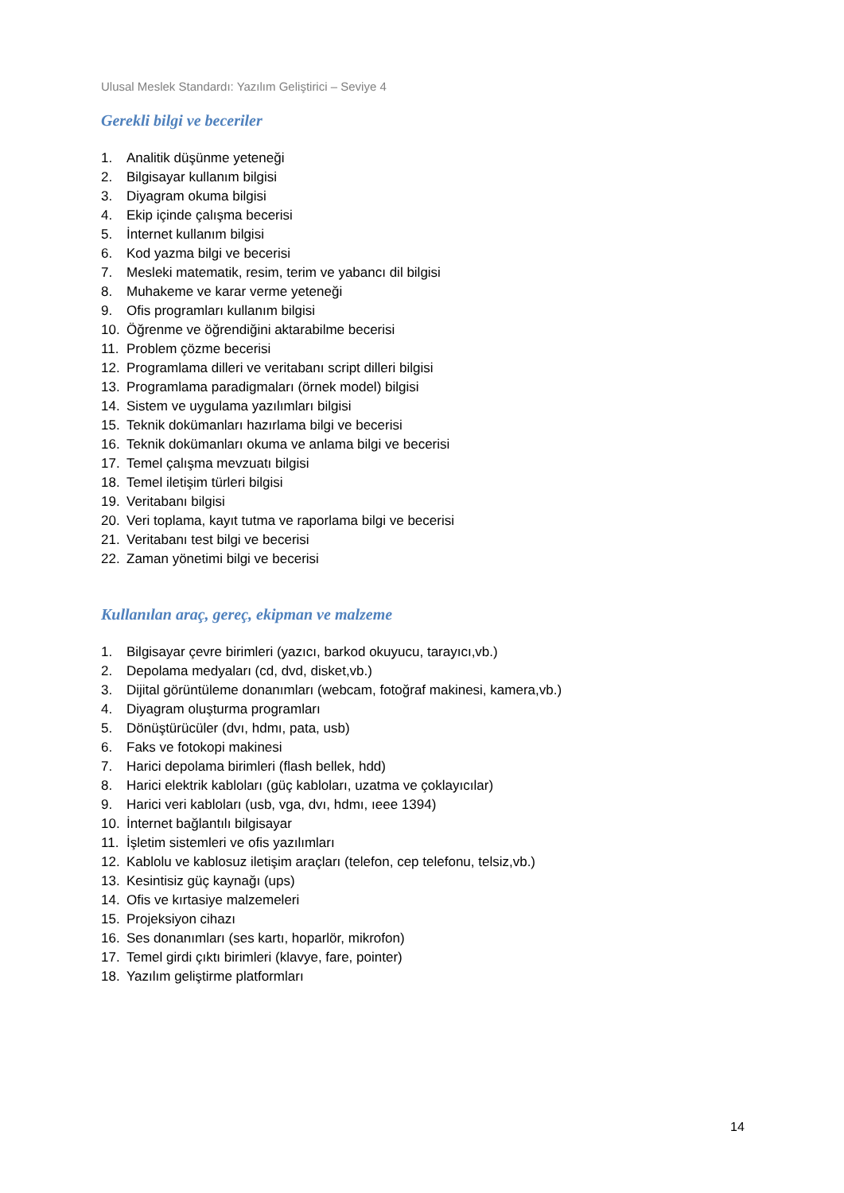Ulusal Meslek Standardı: Yazılım Geliştirici – Seviye 4
Gerekli bilgi ve beceriler
1. Analitik düşünme yeteneği
2. Bilgisayar kullanım bilgisi
3. Diyagram okuma bilgisi
4. Ekip içinde çalışma becerisi
5. İnternet kullanım bilgisi
6. Kod yazma bilgi ve becerisi
7. Mesleki matematik, resim, terim ve yabancı dil bilgisi
8. Muhakeme ve karar verme yeteneği
9. Ofis programları kullanım bilgisi
10. Öğrenme ve öğrendiğini aktarabilme becerisi
11. Problem çözme becerisi
12. Programlama dilleri ve veritabanı script dilleri bilgisi
13. Programlama paradigmaları (örnek model) bilgisi
14. Sistem ve uygulama yazılımları bilgisi
15. Teknik dokümanları hazırlama bilgi ve becerisi
16. Teknik dokümanları okuma ve anlama bilgi ve becerisi
17. Temel çalışma mevzuatı bilgisi
18. Temel iletişim türleri bilgisi
19. Veritabanı bilgisi
20. Veri toplama, kayıt tutma ve raporlama bilgi ve becerisi
21. Veritabanı test bilgi ve becerisi
22. Zaman yönetimi bilgi ve becerisi
Kullanılan araç, gereç, ekipman ve malzeme
1. Bilgisayar çevre birimleri (yazıcı, barkod okuyucu, tarayıcı,vb.)
2. Depolama medyaları (cd, dvd, disket,vb.)
3. Dijital görüntüleme donanımları (webcam, fotoğraf makinesi, kamera,vb.)
4. Diyagram oluşturma programları
5. Dönüştürücüler (dvı, hdmı, pata, usb)
6. Faks ve fotokopi makinesi
7. Harici depolama birimleri (flash bellek, hdd)
8. Harici elektrik kabloları (güç kabloları, uzatma ve çoklayıcılar)
9. Harici veri kabloları (usb, vga, dvı, hdmı, ıeee 1394)
10. İnternet bağlantılı bilgisayar
11. İşletim sistemleri ve ofis yazılımları
12. Kablolu ve kablosuz iletişim araçları (telefon, cep telefonu, telsiz,vb.)
13. Kesintisiz güç kaynağı (ups)
14. Ofis ve kırtasiye malzemeleri
15. Projeksiyon cihazı
16. Ses donanımları (ses kartı, hoparlör, mikrofon)
17. Temel girdi çıktı birimleri (klavye, fare, pointer)
18. Yazılım geliştirme platformları
14